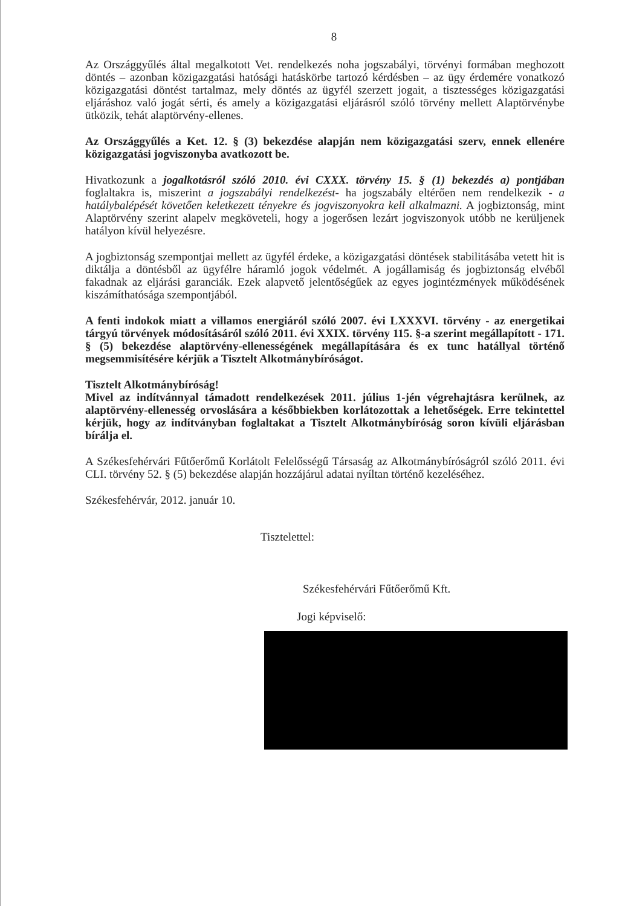8
Az Országgyűlés által megalkotott Vet. rendelkezés noha jogszabályi, törvényi formában meghozott döntés – azonban közigazgatási hatósági hatáskörbe tartozó kérdésben – az ügy érdemére vonatkozó közigazgatási döntést tartalmaz, mely döntés az ügyfél szerzett jogait, a tisztességes közigazgatási eljáráshoz való jogát sérti, és amely a közigazgatási eljárásról szóló törvény mellett Alaptörvénybe ütközik, tehát alaptörvény-ellenes.
Az Országgyűlés a Ket. 12. § (3) bekezdése alapján nem közigazgatási szerv, ennek ellenére közigazgatási jogviszonyba avatkozott be.
Hivatkozunk a jogalkotásról szóló 2010. évi CXXX. törvény 15. § (1) bekezdés a) pontjában foglaltakra is, miszerint a jogszabályi rendelkezést- ha jogszabály eltérően nem rendelkezik - a hatálybalépését követően keletkezett tényekre és jogviszonyokra kell alkalmazni. A jogbiztonság, mint Alaptörvény szerint alapelv megköveteli, hogy a jogerősen lezárt jogviszonyok utóbb ne kerüljenek hatályon kívül helyezésre.
A jogbiztonság szempontjai mellett az ügyfél érdeke, a közigazgatási döntések stabilitásába vetett hit is diktálja a döntésből az ügyfélre háramló jogok védelmét. A jogállamiság és jogbiztonság elvéből fakadnak az eljárási garanciák. Ezek alapvető jelentőségűek az egyes jogintézmények működésének kiszámíthatósága szempontjából.
A fenti indokok miatt a villamos energiáról szóló 2007. évi LXXXVI. törvény - az energetikai tárgyú törvények módosításáról szóló 2011. évi XXIX. törvény 115. §-a szerint megállapított - 171. § (5) bekezdése alaptörvény-ellenességének megállapítására és ex tunc hatállyal történő megsemmisítésére kérjük a Tisztelt Alkotmánybíróságot.
Tisztelt Alkotmánybíróság!
Mivel az indítvánnyal támadott rendelkezések 2011. július 1-jén végrehajtásra kerülnek, az alaptörvény-ellenesség orvoslására a későbbiekben korlátozottak a lehetőségek. Erre tekintettel kérjük, hogy az indítványban foglaltakat a Tisztelt Alkotmánybíróság soron kívüli eljárásban bírálja el.
A Székesfehérvári Fűtőerőmű Korlátolt Felelősségű Társaság az Alkotmánybíróságról szóló 2011. évi CLI. törvény 52. § (5) bekezdése alapján hozzájárul adatai nyíltan történő kezeléséhez.
Székesfehérvár, 2012. január 10.
Tisztelettel:
Székesfehérvári Fűtőerőmű Kft.
Jogi képviselő: